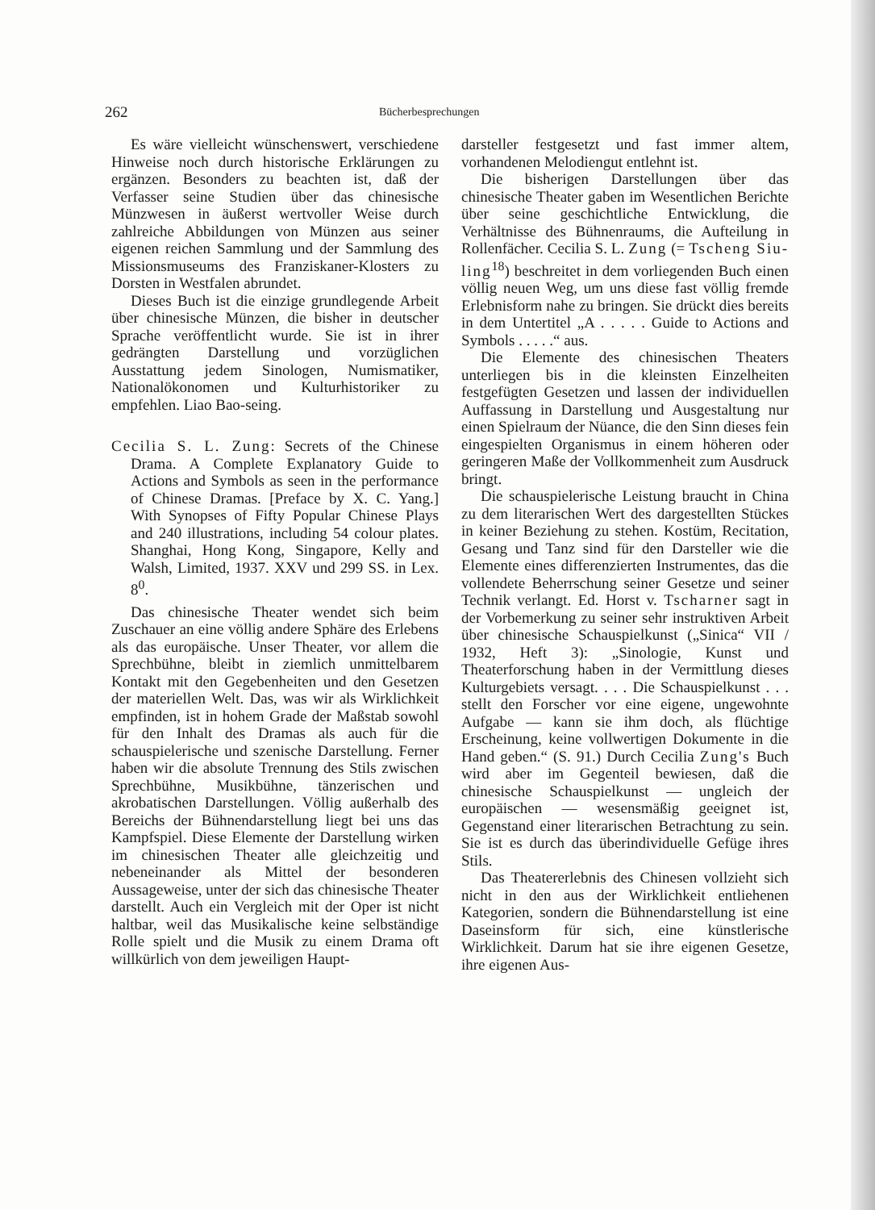262 Bücherbesprechungen
Es wäre vielleicht wünschenswert, verschiedene Hinweise noch durch historische Erklärungen zu ergänzen. Besonders zu beachten ist, daß der Verfasser seine Studien über das chinesische Münzwesen in äußerst wertvoller Weise durch zahlreiche Abbildungen von Münzen aus seiner eigenen reichen Sammlung und der Sammlung des Missionsmuseums des Franziskaner-Klosters zu Dorsten in Westfalen abrundet.
Dieses Buch ist die einzige grundlegende Arbeit über chinesische Münzen, die bisher in deutscher Sprache veröffentlicht wurde. Sie ist in ihrer gedrängten Darstellung und vorzüglichen Ausstattung jedem Sinologen, Numismatiker, Nationalökonomen und Kulturhistoriker zu empfehlen. Liao Bao-seing.
Cecilia S. L. Zung: Secrets of the Chinese Drama. A Complete Explanatory Guide to Actions and Symbols as seen in the performance of Chinese Dramas. [Preface by X. C. Yang.] With Synopses of Fifty Popular Chinese Plays and 240 illustrations, including 54 colour plates. Shanghai, Hong Kong, Singapore, Kelly and Walsh, Limited, 1937. XXV und 299 SS. in Lex. 8<sup>0</sup>.
Das chinesische Theater wendet sich beim Zuschauer an eine völlig andere Sphäre des Erlebens als das europäische. Unser Theater, vor allem die Sprechbühne, bleibt in ziemlich unmittelbarem Kontakt mit den Gegebenheiten und den Gesetzen der materiellen Welt. Das, was wir als Wirklichkeit empfinden, ist in hohem Grade der Maßstab sowohl für den Inhalt des Dramas als auch für die schauspielerische und szenische Darstellung. Ferner haben wir die absolute Trennung des Stils zwischen Sprechbühne, Musikbühne, tänzerischen und akrobatischen Darstellungen. Völlig außerhalb des Bereichs der Bühnendarstellung liegt bei uns das Kampfspiel. Diese Elemente der Darstellung wirken im chinesischen Theater alle gleichzeitig und nebeneinander als Mittel der besonderen Aussageweise, unter der sich das chinesische Theater darstellt. Auch ein Vergleich mit der Oper ist nicht haltbar, weil das Musikalische keine selbständige Rolle spielt und die Musik zu einem Drama oft willkürlich von dem jeweiligen Haupt-
darsteller festgesetzt und fast immer altem, vorhandenen Melodiengut entlehnt ist.
Die bisherigen Darstellungen über das chinesische Theater gaben im Wesentlichen Berichte über seine geschichtliche Entwicklung, die Verhältnisse des Bühnenraums, die Aufteilung in Rollenfächer. Cecilia S. L. Zung (= Tscheng Siu-ling<sup>18</sup>) beschreitet in dem vorliegenden Buch einen völlig neuen Weg, um uns diese fast völlig fremde Erlebnisform nahe zu bringen. Sie drückt dies bereits in dem Untertitel „A . . . . . Guide to Actions and Symbols . . . . .“ aus.
Die Elemente des chinesischen Theaters unterliegen bis in die kleinsten Einzelheiten festgefügten Gesetzen und lassen der individuellen Auffassung in Darstellung und Ausgestaltung nur einen Spielraum der Nüance, die den Sinn dieses fein eingespielten Organismus in einem höheren oder geringeren Maße der Vollkommenheit zum Ausdruck bringt.
Die schauspielerische Leistung braucht in China zu dem literarischen Wert des dargestellten Stückes in keiner Beziehung zu stehen. Kostüm, Recitation, Gesang und Tanz sind für den Darsteller wie die Elemente eines differenzierten Instrumentes, das die vollendete Beherrschung seiner Gesetze und seiner Technik verlangt. Ed. Horst v. Tscharner sagt in der Vorbemerkung zu seiner sehr instruktiven Arbeit über chinesische Schauspielkunst („Sinica“ VII / 1932, Heft 3): „Sinologie, Kunst und Theaterforschung haben in der Vermittlung dieses Kulturgebiets versagt. . . . Die Schauspielkunst . . . stellt den Forscher vor eine eigene, ungewohnte Aufgabe — kann sie ihm doch, als flüchtige Erscheinung, keine vollwertigen Dokumente in die Hand geben.“ (S. 91.) Durch Cecilia Zung's Buch wird aber im Gegenteil bewiesen, daß die chinesische Schauspielkunst — ungleich der europäischen — wesensmäßig geeignet ist, Gegenstand einer literarischen Betrachtung zu sein. Sie ist es durch das überindividuelle Gefüge ihres Stils.
Das Theatererlebnis des Chinesen vollzieht sich nicht in den aus der Wirklichkeit entliehenen Kategorien, sondern die Bühnendarstellung ist eine Daseinsform für sich, eine künstlerische Wirklichkeit. Darum hat sie ihre eigenen Gesetze, ihre eigenen Aus-